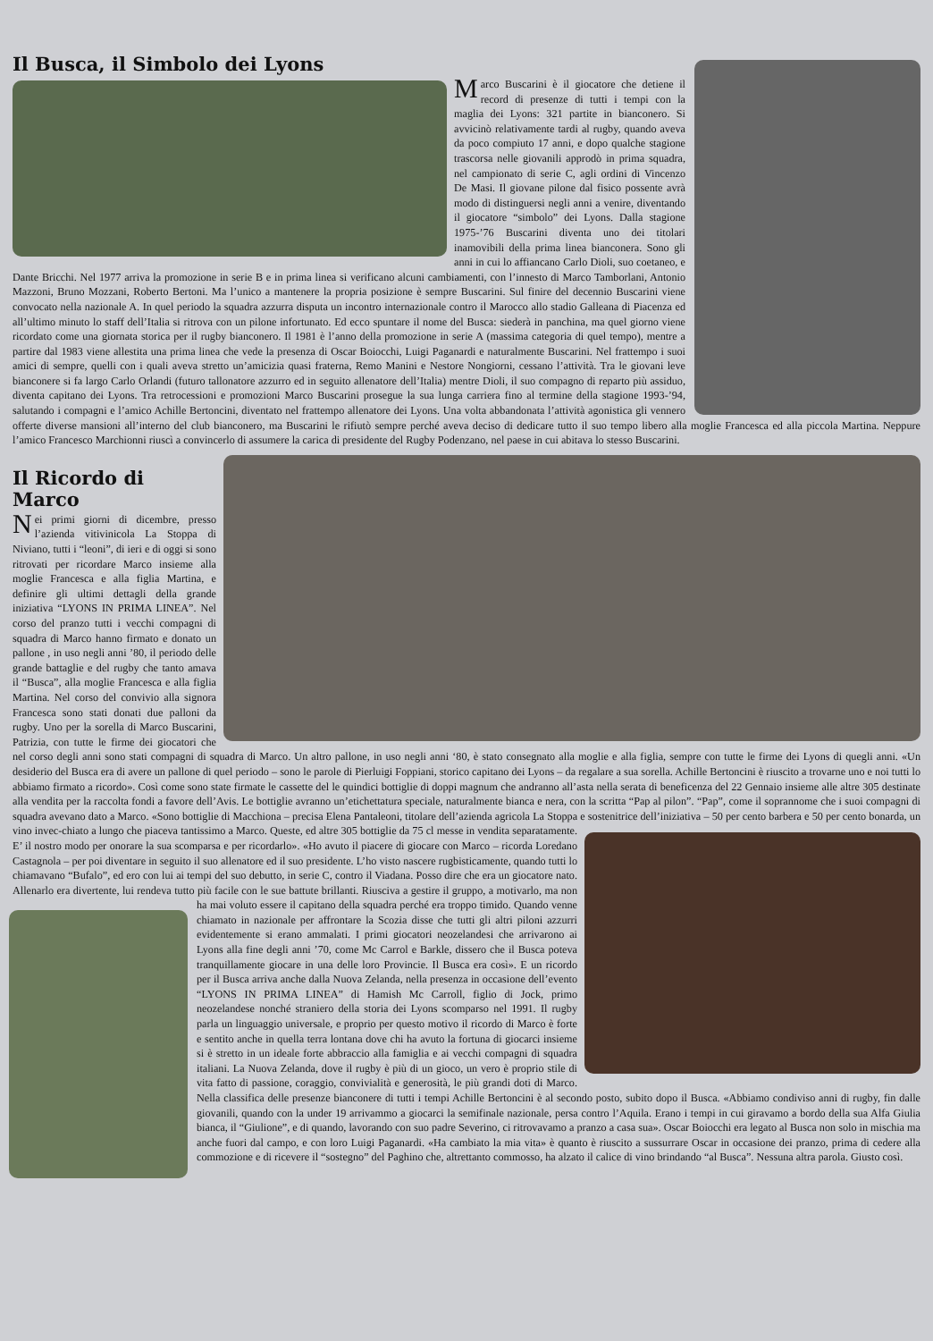Il Busca, il Simbolo dei Lyons
Marco Buscarini è il giocatore che detiene il record di presenze di tutti i tempi con la maglia dei Lyons: 321 partite in bianconero. Si avvicinò relativamente tardi al rugby, quando aveva da poco compiuto 17 anni, e dopo qualche stagione trascorsa nelle giovanili approdò in prima squadra, nel campionato di serie C, agli ordini di Vincenzo De Masi. Il giovane pilone dal fisico possente avrà modo di distinguersi negli anni a venire, diventando il giocatore “simbolo” dei Lyons. Dalla stagione 1975-’76 Buscarini diventa uno dei titolari inamovibili della prima linea bianconera. Sono gli anni in cui lo affiancano Carlo Dioli, suo coetaneo, e Dante Bricchi. Nel 1977 arriva la promozione in serie B e in prima linea si verificano alcuni cambiamenti, con l’innesto di Marco Tamborlani, Antonio Mazzoni, Bruno Mozzani, Roberto Bertoni. Ma l’unico a mantenere la propria posizione è sempre Buscarini. Sul finire del decennio Buscarini viene convocato nella nazionale A. In quel periodo la squadra azzurra disputa un incontro internazionale contro il Marocco allo stadio Galleana di Piacenza ed all’ultimo minuto lo staff dell’Italia si ritrova con un pilone infortunato. Ed ecco spuntare il nome del Busca: siederà in panchina, ma quel giorno viene ricordato come una giornata storica per il rugby bianconero. Il 1981 è l’anno della promozione in serie A (massima categoria di quel tempo), mentre a partire dal 1983 viene allestita una prima linea che vede la presenza di Oscar Boiocchi, Luigi Paganardi e naturalmente Buscarini. Nel frattempo i suoi amici di sempre, quelli con i quali aveva stretto un’amicizia quasi fraterna, Remo Manini e Nestore Nongiorni, cessano l’attività. Tra le giovani leve bianconere si fa largo Carlo Orlandi (futuro tallonatore azzurro ed in seguito allenatore dell’Italia) mentre Dioli, il suo compagno di reparto più assiduo, diventa capitano dei Lyons. Tra retrocessioni e promozioni Marco Buscarini prosegue la sua lunga carriera fino al termine della stagione 1993-’94, salutando i compagni e l’amico Achille Bertoncini, diventato nel frattempo allenatore dei Lyons. Una volta abbandonata l’attività agonistica gli vennero offerte diverse mansioni all’interno del club bianconero, ma Buscarini le rifiutò sempre perché aveva deciso di dedicare tutto il suo tempo libero alla moglie Francesca ed alla piccola Martina. Neppure l’amico Francesco Marchionni riuscì a convincerlo di assumere la carica di presidente del Rugby Podenzano, nel paese in cui abitava lo stesso Buscarini.
Il Ricordo di Marco
Nei primi giorni di dicembre, presso l’azienda vitivinicola La Stoppa di Niviano, tutti i “leoni”, di ieri e di oggi si sono ritrovati per ricordare Marco insieme alla moglie Francesca e alla figlia Martina, e definire gli ultimi dettagli della grande iniziativa “LYONS IN PRIMA LINEA”. Nel corso del pranzo tutti i vecchi compagni di squadra di Marco hanno firmato e donato un pallone , in uso negli anni ’80, il periodo delle grande battaglie e del rugby che tanto amava il “Busca”, alla moglie Francesca e alla figlia Martina. Nel corso del convivio alla signora Francesca sono stati donati due palloni da rugby. Uno per la sorella di Marco Buscarini, Patrizia, con tutte le firme dei giocatori che nel corso degli anni sono stati compagni di squadra di Marco. Un altro pallone, in uso negli anni ‘80, è stato consegnato alla moglie e alla figlia, sempre con tutte le firme dei Lyons di quegli anni. «Un desiderio del Busca era di avere un pallone di quel periodo – sono le parole di Pierluigi Foppiani, storico capitano dei Lyons – da regalare a sua sorella. Achille Bertoncini è riuscito a trovarne uno e noi tutti lo abbiamo firmato a ricordo». Così come sono state firmate le cassette del le quindici bottiglie di doppi magnum che andranno all’asta nella serata di beneficenza del 22 Gennaio insieme alle altre 305 destinate alla vendita per la raccolta fondi a favore dell’Avis. Le bottiglie avranno un’etichettatura speciale, naturalmente bianca e nera, con la scritta “Pap al pilon”. “Pap”, come il soprannome che i suoi compagni di squadra avevano dato a Marco. «Sono bottiglie di Macchiona – precisa Elena Pantaleoni, titolare dell’azienda agricola La Stoppa e sostenitrice dell’iniziativa – 50 per cento barbera e 50 per cento bonarda, un vino invec- chiato a lungo che piaceva tantissimo a Marco. Queste, ed altre 305 bottiglie da 75 cl messe in vendita separatamente. E’ il nostro modo per onorare la sua scomparsa e per ricordarlo». «Ho avuto il piacere di giocare con Marco – ricorda Loredano Castagnola – per poi diventare in seguito il suo allenatore ed il suo presidente. L’ho visto nascere rugbisticamente, quando tutti lo chiamavano “Bufalo”, ed ero con lui ai tempi del suo debutto, in serie C, contro il Viadana. Posso dire che era un giocatore nato. Allenarlo era divertente, lui rendeva tutto più facile con le sue battute brillanti. Riusciva a gestire il gruppo, a motivarlo, ma non ha mai voluto essere il capitano della squadra perché era troppo timido. Quando venne chiamato in nazionale per affrontare la Scozia disse che tutti gli altri piloni azzurri evidentemente si erano ammalati. I primi giocatori neozelandesi che arrivarono ai Lyons alla fine degli anni ’70, come Mc Carrol e Barkle, dissero che il Busca poteva tranquillamente giocare in una delle loro Provincie. Il Busca era così». E un ricordo per il Busca arriva anche dalla Nuova Zelanda, nella presenza in occasione dell’evento “LYONS IN PRIMA LINEA” di Hamish Mc Carroll, figlio di Jock, primo neozelandese nonché straniero della storia dei Lyons scomparso nel 1991. Il rugby parla un linguaggio universale, e proprio per questo motivo il ricordo di Marco è forte e sentito anche in quella terra lontana dove chi ha avuto la fortuna di giocarci insieme si è stretto in un ideale forte abbraccio alla famiglia e ai vecchi compagni di squadra italiani. La Nuova Zelanda, dove il rugby è più di un gioco, un vero è proprio stile di vita fatto di passione, coraggio, convivialità e generosità, le più grandi doti di Marco. Nella classifica delle presenze bianconere di tutti i tempi Achille Bertoncini è al secondo posto, subito dopo il Busca. «Abbiamo condiviso anni di rugby, fin dalle giovanili, quando con la under 19 arrivammo a giocarci la semifinale nazionale, persa contro l’Aquila. Erano i tempi in cui giravamo a bordo della sua Alfa Giulia bianca, il “Giulione”, e di quando, lavorando con suo padre Severino, ci ritrovavamo a pranzo a casa sua». Oscar Boiocchi era legato al Busca non solo in mischia ma anche fuori dal campo, e con loro Luigi Paganardi. «Ha cambiato la mia vita» è quanto è riuscito a sussurrare Oscar in occasione dei pranzo, prima di cedere alla commozione e di ricevere il “sostegno” del Paghino che, altrettanto commosso, ha alzato il calice di vino brindando “al Busca”. Nessuna altra parola. Giusto così.